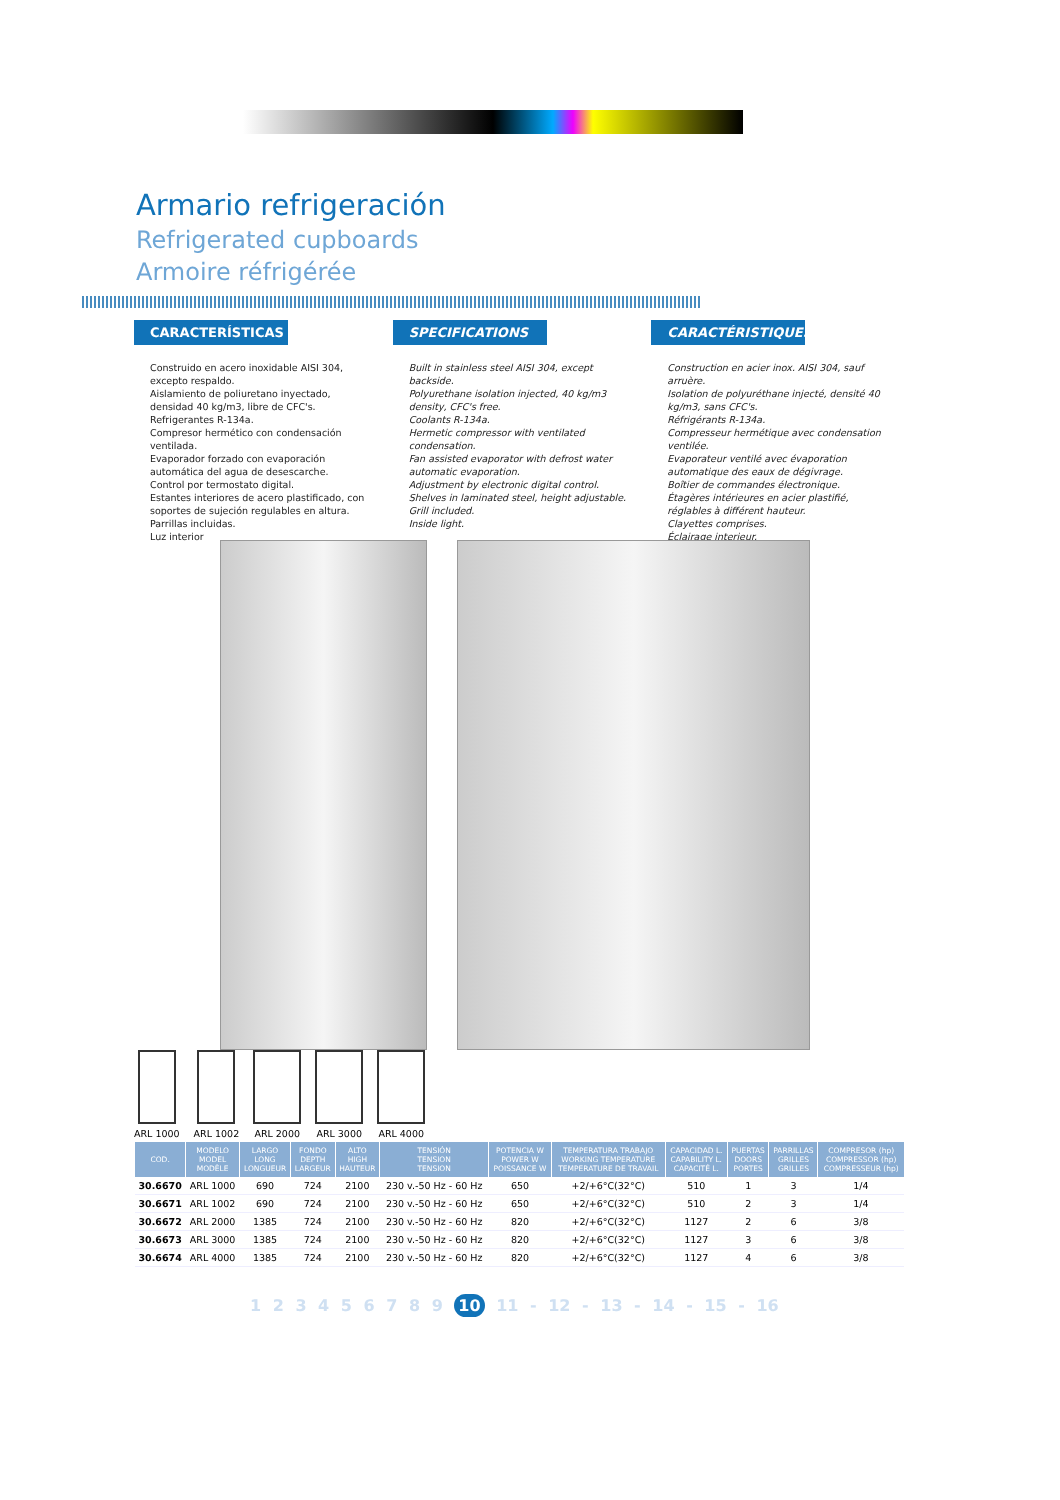Armario refrigeración
Refrigerated cupboards
Armoire réfrigérée
CARACTERÍSTICAS
Construido en acero inoxidable AISI 304, excepto respaldo.
Aislamiento de poliuretano inyectado, densidad 40 kg/m3, libre de CFC's.
Refrigerantes R-134a.
Compresor hermético con condensación ventilada.
Evaporador forzado con evaporación automática del agua de desescarche.
Control por termostato digital.
Estantes interiores de acero plastificado, con soportes de sujeción regulables en altura.
Parrillas incluidas.
Luz interior
SPECIFICATIONS
Built in stainless steel AISI 304, except backside.
Polyurethane isolation injected, 40 kg/m3 density, CFC's free.
Coolants R-134a.
Hermetic compressor with ventilated condensation.
Fan assisted evaporator with defrost water automatic evaporation.
Adjustment by electronic digital control.
Shelves in laminated steel, height adjustable.
Grill included.
Inside light.
CARACTÉRISTIQUES
Construction en acier inox. AISI 304, sauf arruère.
Isolation de polyuréthane injecté, densité 40 kg/m3, sans CFC's.
Réfrigérants R-134a.
Compresseur hermétique avec condensation ventilée.
Evaporateur ventilé avec évaporation automatique des eaux de dégivrage.
Boîtier de commandes électronique.
Étagères intérieures en acier plastifié, réglables à différent hauteur.
Clayettes comprises.
Éclairage interieur.
ARL 1000 ARL 1002 ARL 2000 ARL 3000 ARL 4000
| COD. | MODELO MODEL MODÈLE | LARGO LONG LONGUEUR | FONDO DEPTH LARGEUR | ALTO HIGH HAUTEUR | TENSIÓN TENSION TENSION | POTENCIA W POWER W POISSANCE W | TEMPERATURA TRABAJO WORKING TEMPERATURE TEMPERATURE DE TRAVAIL | CAPACIDAD L. CAPABILITY L. CAPACITÉ L. | PUERTAS DOORS PORTES | PARRILLAS GRILLES GRILLES | COMPRESOR (hp) COMPRESSOR (hp) COMPRESSEUR (hp) |
| --- | --- | --- | --- | --- | --- | --- | --- | --- | --- | --- | --- |
| 30.6670 | ARL 1000 | 690 | 724 | 2100 | 230 v.-50 Hz - 60 Hz | 650 | +2/+6°C(32°C) | 510 | 1 | 3 | 1/4 |
| 30.6671 | ARL 1002 | 690 | 724 | 2100 | 230 v.-50 Hz - 60 Hz | 650 | +2/+6°C(32°C) | 510 | 2 | 3 | 1/4 |
| 30.6672 | ARL 2000 | 1385 | 724 | 2100 | 230 v.-50 Hz - 60 Hz | 820 | +2/+6°C(32°C) | 1127 | 2 | 6 | 3/8 |
| 30.6673 | ARL 3000 | 1385 | 724 | 2100 | 230 v.-50 Hz - 60 Hz | 820 | +2/+6°C(32°C) | 1127 | 3 | 6 | 3/8 |
| 30.6674 | ARL 4000 | 1385 | 724 | 2100 | 230 v.-50 Hz - 60 Hz | 820 | +2/+6°C(32°C) | 1127 | 4 | 6 | 3/8 |
1 2 3 4 5 6 7 8 9 10 11 - 12 - 13 - 14 - 15 - 16